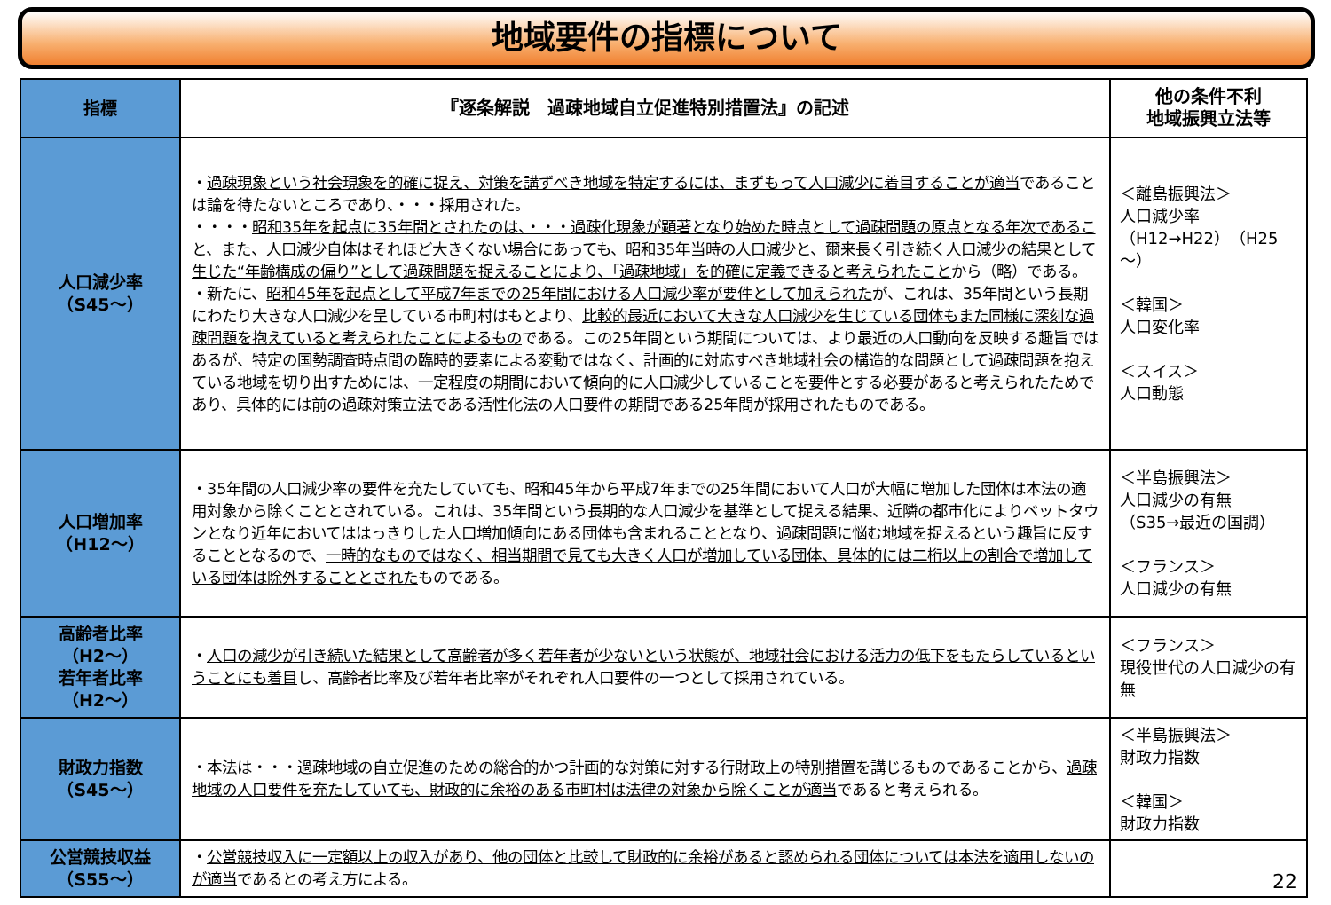地域要件の指標について
| 指標 | 『逐条解説 過疎地域自立促進特別措置法』の記述 | 他の条件不利 地域振興立法等 |
| --- | --- | --- |
| 人口減少率 （S45～） | ・ 過疎現象という社会現象を的確に捉え、対策を講ずべき地域を特定するには、まずもって人口減少に着目することが適当 であることは論を待たないところであり、・・・採用された。 ・・・・ 昭和35年を起点に35年間とされたのは、・・・過疎化現象が顕著となり始めた時点として過疎問題の原点となる年次であること 、また、人口減少自体はそれほど大きくない場合にあっても、 昭和35年当時の人口減少と、爾来長く引き続く人口減少の結果として生じた“年齢構成の偏り”として過疎問題を捉えることにより、「過疎地域」を的確に定義できると考えられたこと から（略）である。 ・新たに、 昭和45年を起点として平成7年までの25年間における人口減少率が要件として加えられた が、これは、35年間という長期にわたり大きな人口減少を呈している市町村はもとより、 比較的最近において大きな人口減少を生じている団体もまた同様に深刻な過疎問題を抱えていると考えられたことによるもの である。この25年間という期間については、より最近の人口動向を反映する趣旨ではあるが、特定の国勢調査時点間の臨時的要素による変動ではなく、計画的に対応すべき地域社会の構造的な問題として過疎問題を抱えている地域を切り出すためには、一定程度の期間において傾向的に人口減少していることを要件とする必要があると考えられたためであり、具体的には前の過疎対策立法である活性化法の人口要件の期間である25年間が採用されたものである。 | ＜離島振興法＞ 人口減少率 （H12→H22）（H25～） ＜韓国＞ 人口変化率 ＜スイス＞ 人口動態 |
| 人口増加率 （H12～） | ・35年間の人口減少率の要件を充たしていても、昭和45年から平成7年までの25年間において人口が大幅に増加した団体は本法の適用対象から除くこととされている。これは、35年間という長期的な人口減少を基準として捉える結果、近隣の都市化によりベットタウンとなり近年においてははっきりした人口増加傾向にある団体も含まれることとなり、過疎問題に悩む地域を捉えるという趣旨に反することとなるので、 一時的なものではなく、相当期間で見ても大きく人口が増加している団体、具体的には二桁以上の割合で増加している団体は除外することとされた ものである。 | ＜半島振興法＞ 人口減少の有無 （S35→最近の国調） ＜フランス＞ 人口減少の有無 |
| 高齢者比率 （H2～） 若年者比率 （H2～） | ・ 人口の減少が引き続いた結果として高齢者が多く若年者が少ないという状態が、地域社会における活力の低下をもたらしているということにも着目 し、高齢者比率及び若年者比率がそれぞれ人口要件の一つとして採用されている。 | ＜フランス＞ 現役世代の人口減少の有無 |
| 財政力指数 （S45～） | ・本法は・・・過疎地域の自立促進のための総合的かつ計画的な対策に対する行財政上の特別措置を講じるものであることから、 過疎地域の人口要件を充たしていても、財政的に余裕のある市町村は法律の対象から除くことが適当 であると考えられる。 | ＜半島振興法＞ 財政力指数 ＜韓国＞ 財政力指数 |
| 公営競技収益 （S55～） | ・ 公営競技収入に一定額以上の収入があり、他の団体と比較して財政的に余裕があると認められる団体については本法を適用しないのが適当 であるとの考え方による。 | 22 |